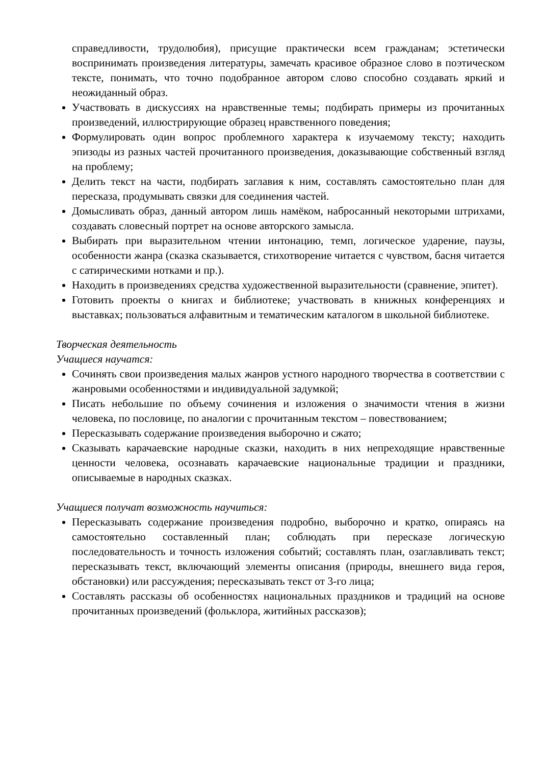справедливости, трудолюбия), присущие практически всем гражданам; эстетически воспринимать произведения литературы, замечать красивое образное слово в поэтическом тексте, понимать, что точно подобранное автором слово способно создавать яркий и неожиданный образ.
Участвовать в дискуссиях на нравственные темы; подбирать примеры из прочитанных произведений, иллюстрирующие образец нравственного поведения;
Формулировать один вопрос проблемного характера к изучаемому тексту; находить эпизоды из разных частей прочитанного произведения, доказывающие собственный взгляд на проблему;
Делить текст на части, подбирать заглавия к ним, составлять самостоятельно план для пересказа, продумывать связки для соединения частей.
Домысливать образ, данный автором лишь намёком, набросанный некоторыми штрихами, создавать словесный портрет на основе авторского замысла.
Выбирать при выразительном чтении интонацию, темп, логическое ударение, паузы, особенности жанра (сказка сказывается, стихотворение читается с чувством, басня читается с сатирическими нотками и пр.).
Находить в произведениях средства художественной выразительности (сравнение, эпитет).
Готовить проекты о книгах и библиотеке; участвовать в книжных конференциях и выставках; пользоваться алфавитным и тематическим каталогом в школьной библиотеке.
Творческая деятельность
Учащиеся научатся:
Сочинять свои произведения малых жанров устного народного творчества в соответствии с жанровыми особенностями и индивидуальной задумкой;
Писать небольшие по объему сочинения и изложения о значимости чтения в жизни человека, по пословице, по аналогии с прочитанным текстом – повествованием;
Пересказывать содержание произведения выборочно и сжато;
Сказывать карачаевские народные сказки, находить в них непреходящие нравственные ценности человека, осознавать карачаевские национальные традиции и праздники, описываемые в народных сказках.
Учащиеся получат возможность научиться:
Пересказывать содержание произведения подробно, выборочно и кратко, опираясь на самостоятельно составленный план; соблюдать при пересказе логическую последовательность и точность изложения событий; составлять план, озаглавливать текст; пересказывать текст, включающий элементы описания (природы, внешнего вида героя, обстановки) или рассуждения; пересказывать текст от 3-го лица;
Составлять рассказы об особенностях национальных праздников и традиций на основе прочитанных произведений (фольклора, житийных рассказов);